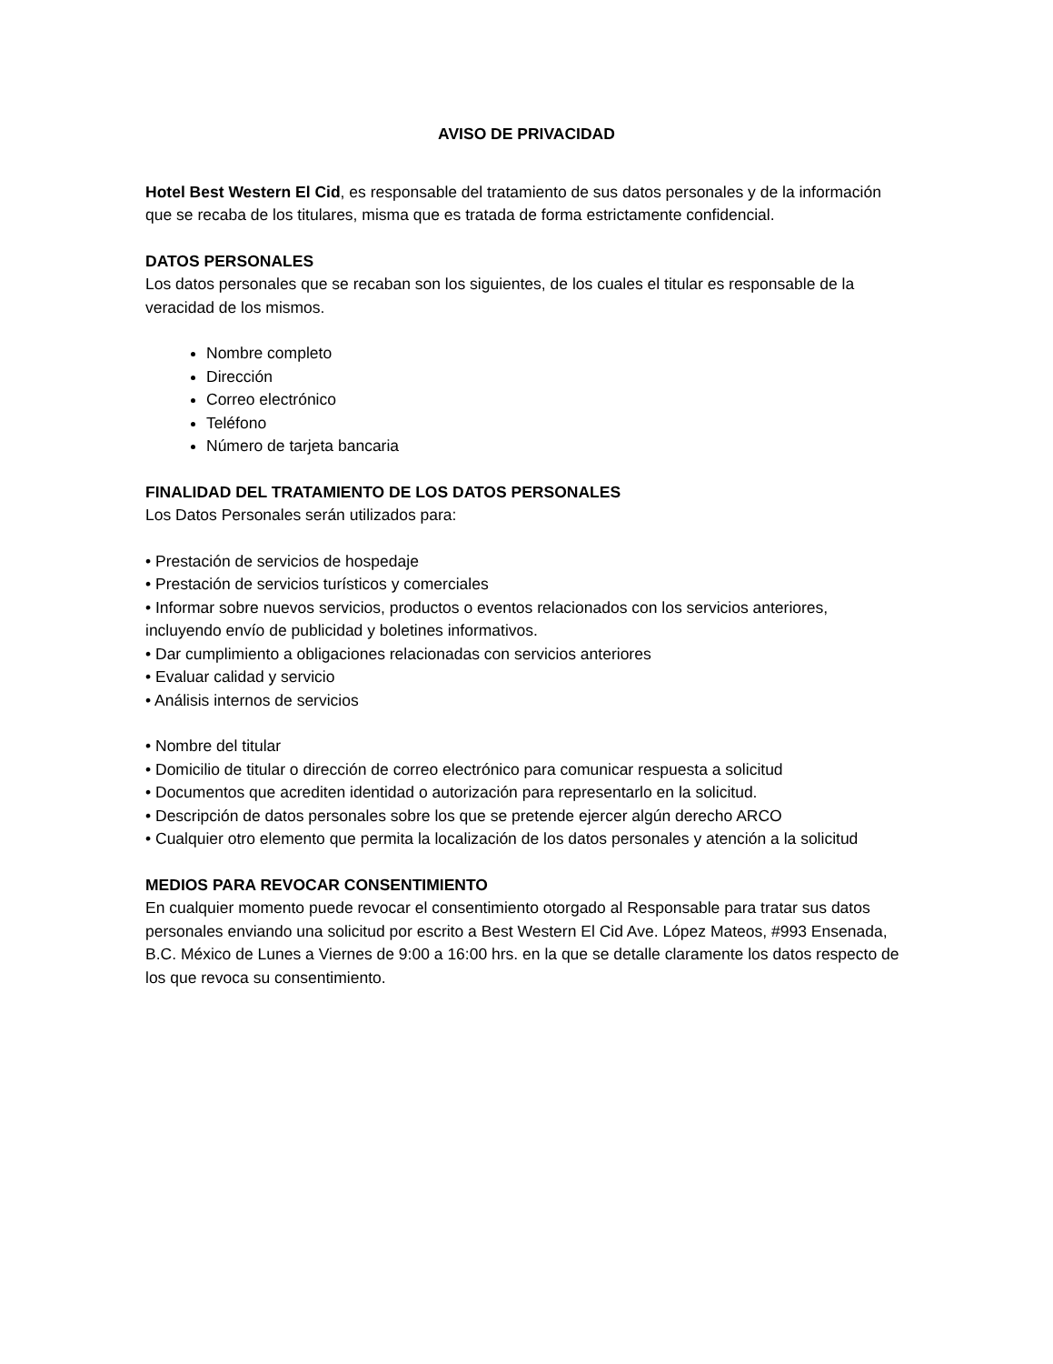AVISO DE PRIVACIDAD
Hotel Best Western El Cid, es responsable del tratamiento de sus datos personales y de la información que se recaba de los titulares, misma que es tratada de forma estrictamente confidencial.
DATOS PERSONALES
Los datos personales que se recaban son los siguientes, de los cuales el titular es responsable de la veracidad de los mismos.
Nombre completo
Dirección
Correo electrónico
Teléfono
Número de tarjeta bancaria
FINALIDAD DEL TRATAMIENTO DE LOS DATOS PERSONALES
Los Datos Personales serán utilizados para:
• Prestación de servicios de hospedaje
• Prestación de servicios turísticos y comerciales
• Informar sobre nuevos servicios, productos o eventos relacionados con los servicios anteriores, incluyendo envío de publicidad y boletines informativos.
• Dar cumplimiento a obligaciones relacionadas con servicios anteriores
• Evaluar calidad y servicio
• Análisis internos de servicios
• Nombre del titular
• Domicilio de titular o dirección de correo electrónico para comunicar respuesta a solicitud
• Documentos que acrediten identidad o autorización para representarlo en la solicitud.
• Descripción de datos personales sobre los que se pretende ejercer algún derecho ARCO
• Cualquier otro elemento que permita la localización de los datos personales y atención a la solicitud
MEDIOS PARA REVOCAR CONSENTIMIENTO
En cualquier momento puede revocar el consentimiento otorgado al Responsable para tratar sus datos personales enviando una solicitud por escrito a Best Western El Cid Ave. López Mateos, #993 Ensenada, B.C. México de Lunes a Viernes de 9:00 a 16:00 hrs. en la que se detalle claramente los datos respecto de los que revoca su consentimiento.